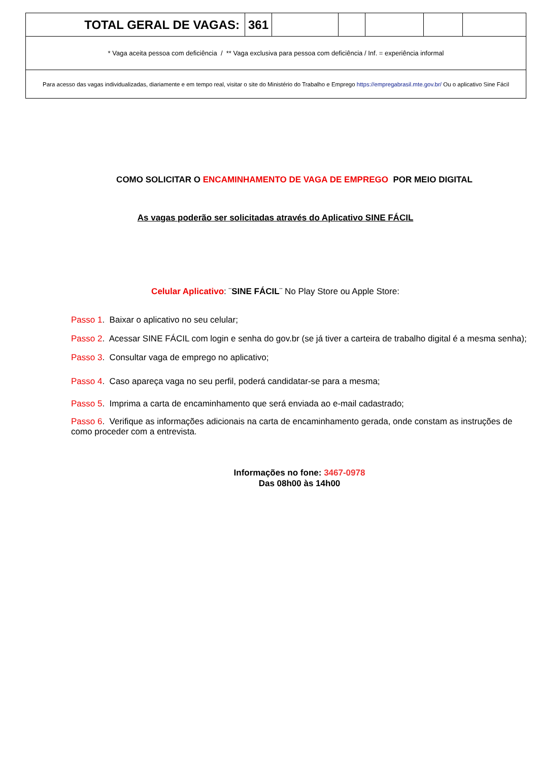| TOTAL GERAL DE VAGAS: | 361 | | | | | |
| * Vaga aceita pessoa com deficiência / ** Vaga exclusiva para pessoa com deficiência / Inf. = experiência informal | | | | | | |
| Para acesso das vagas individualizadas, diariamente e em tempo real, visitar o site do Ministério do Trabalho e Emprego https://empregabrasil.mte.gov.br/ Ou o aplicativo Sine Fácil | | | | | | |
COMO SOLICITAR O ENCAMINHAMENTO DE VAGA DE EMPREGO POR MEIO DIGITAL
As vagas poderão ser solicitadas através do Aplicativo SINE FÁCIL
Celular Aplicativo: ¨SINE FÁCIL¨ No Play Store ou Apple Store:
Passo 1. Baixar o aplicativo no seu celular;
Passo 2. Acessar SINE FÁCIL com login e senha do gov.br (se já tiver a carteira de trabalho digital é a mesma senha);
Passo 3. Consultar vaga de emprego no aplicativo;
Passo 4. Caso apareça vaga no seu perfil, poderá candidatar-se para a mesma;
Passo 5. Imprima a carta de encaminhamento que será enviada ao e-mail cadastrado;
Passo 6. Verifique as informações adicionais na carta de encaminhamento gerada, onde constam as instruções de como proceder com a entrevista.
Informações no fone: 3467-0978
Das 08h00 às 14h00